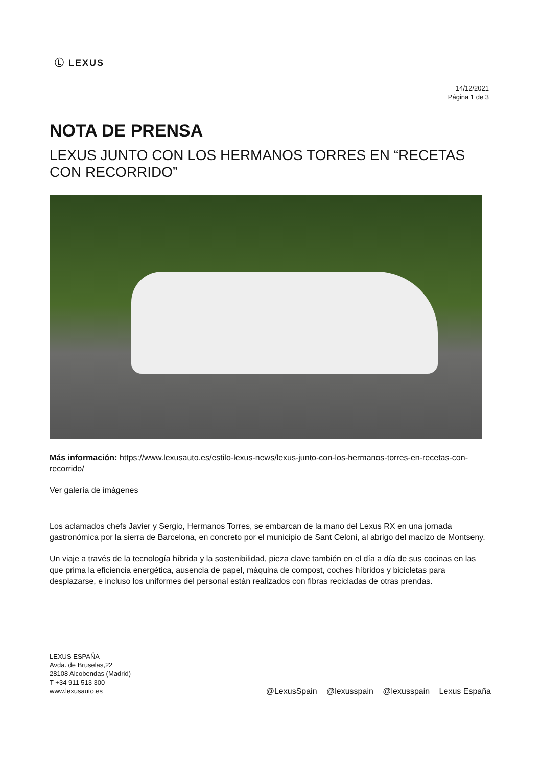Ⓛ LEXUS
14/12/2021
Página 1 de 3
NOTA DE PRENSA
LEXUS JUNTO CON LOS HERMANOS TORRES EN “RECETAS CON RECORRIDO”
Más información: https://www.lexusauto.es/estilo-lexus-news/lexus-junto-con-los-hermanos-torres-en-recetas-con-recorrido/
Ver galería de imágenes
Los aclamados chefs Javier y Sergio, Hermanos Torres, se embarcan de la mano del Lexus RX en una jornada gastronómica por la sierra de Barcelona, en concreto por el municipio de Sant Celoni, al abrigo del macizo de Montseny.
Un viaje a través de la tecnología híbrida y la sostenibilidad, pieza clave también en el día a día de sus cocinas en las que prima la eficiencia energética, ausencia de papel, máquina de compost, coches híbridos y bicicletas para desplazarse, e incluso los uniformes del personal están realizados con fibras recicladas de otras prendas.
LEXUS ESPAÑA
Avda. de Bruselas,22
28108 Alcobendas (Madrid)
T +34 911 513 300
www.lexusauto.es
@LexusSpain @lexusspain @lexusspain Lexus España